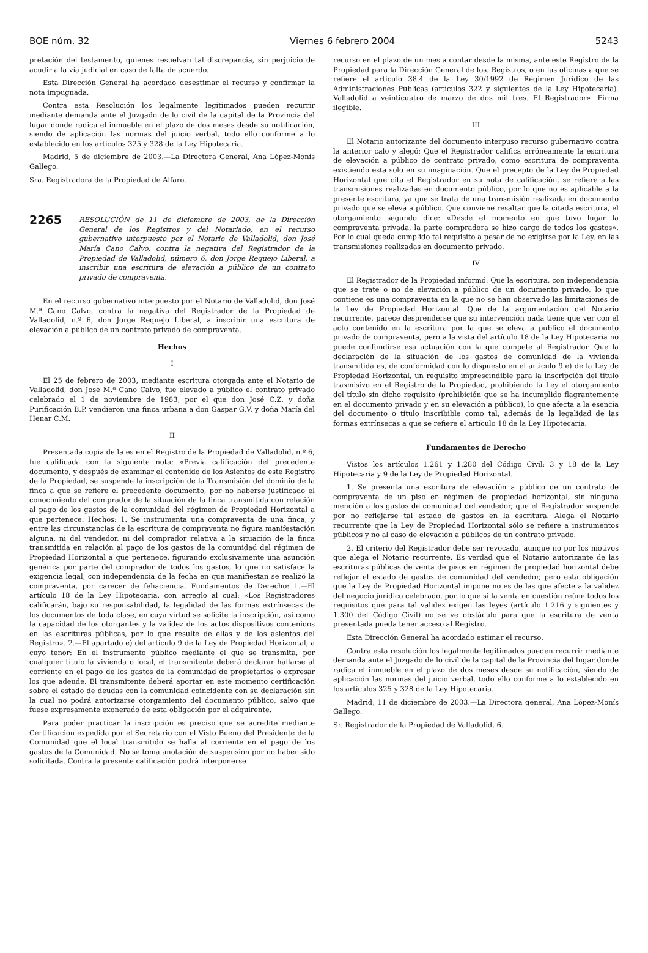BOE núm. 32 Viernes 6 febrero 2004 5243
pretación del testamento, quienes resuelvan tal discrepancia, sin perjuicio de acudir a la vía judicial en caso de falta de acuerdo.
Esta Dirección General ha acordado desestimar el recurso y confirmar la nota impugnada.
Contra esta Resolución los legalmente legitimados pueden recurrir mediante demanda ante el Juzgado de lo civil de la capital de la Provincia del lugar donde radica el inmueble en el plazo de dos meses desde su notificación, siendo de aplicación las normas del juicio verbal, todo ello conforme a lo establecido en los artículos 325 y 328 de la Ley Hipotecaria.
Madrid, 5 de diciembre de 2003.—La Directora General, Ana López-Monís Gallego.
Sra. Registradora de la Propiedad de Alfaro.
2265 RESOLUCIÓN de 11 de diciembre de 2003, de la Dirección General de los Registros y del Notariado, en el recurso gubernativo interpuesto por el Notario de Valladolid, don José María Cano Calvo, contra la negativa del Registrador de la Propiedad de Valladolid, número 6, don Jorge Requejo Liberal, a inscribir una escritura de elevación a público de un contrato privado de compraventa.
En el recurso gubernativo interpuesto por el Notario de Valladolid, don José M.ª Cano Calvo, contra la negativa del Registrador de la Propiedad de Valladolid, n.º 6, don Jorge Requejo Liberal, a inscribir una escritura de elevación a público de un contrato privado de compraventa.
Hechos
I
El 25 de febrero de 2003, mediante escritura otorgada ante el Notario de Valladolid, don José M.ª Cano Calvo, fue elevado a público el contrato privado celebrado el 1 de noviembre de 1983, por el que don José C.Z. y doña Purificación B.P. vendieron una finca urbana a don Gaspar G.V. y doña María del Henar C.M.
II
Presentada copia de la es en el Registro de la Propiedad de Valladolid, n.º 6, fue calificada con la siguiente nota: «Previa calificación del precedente documento, y después de examinar el contenido de los Asientos de este Registro de la Propiedad, se suspende la inscripción de la Transmisión del dominio de la finca a que se refiere el precedente documento, por no haberse justificado el conocimiento del comprador de la situación de la finca transmitida con relación al pago de los gastos de la comunidad del régimen de Propiedad Horizontal a que pertenece. Hechos: 1. Se instrumenta una compraventa de una finca, y entre las circunstancias de la escritura de compraventa no figura manifestación alguna, ni del vendedor, ni del comprador relativa a la situación de la finca transmitida en relación al pago de los gastos de la comunidad del régimen de Propiedad Horizontal a que pertenece, figurando exclusivamente una asunción genérica por parte del comprador de todos los gastos, lo que no satisface la exigencia legal, con independencia de la fecha en que manifiestan se realizó la compraventa, por carecer de fehaciencia. Fundamentos de Derecho: 1.—El artículo 18 de la Ley Hipotecaria, con arreglo al cual: «Los Registradores calificarán, bajo su responsabilidad, la legalidad de las formas extrínsecas de los documentos de toda clase, en cuya virtud se solicite la inscripción, así como la capacidad de los otorgantes y la validez de los actos dispositivos contenidos en las escrituras públicas, por lo que resulte de ellas y de los asientos del Registro». 2.—El apartado e) del artículo 9 de la Ley de Propiedad Horizontal, a cuyo tenor: En el instrumento público mediante el que se transmita, por cualquier título la vivienda o local, el transmitente deberá declarar hallarse al corriente en el pago de los gastos de la comunidad de propietarios o expresar los que adeude. El transmitente deberá aportar en este momento certificación sobre el estado de deudas con la comunidad coincidente con su declaración sin la cual no podrá autorizarse otorgamiento del documento público, salvo que fuese expresamente exonerado de esta obligación por el adquirente.
Para poder practicar la inscripción es preciso que se acredite mediante Certificación expedida por el Secretario con el Visto Bueno del Presidente de la Comunidad que el local transmitido se halla al corriente en el pago de los gastos de la Comunidad. No se toma anotación de suspensión por no haber sido solicitada. Contra la presente calificación podrá interponerse
recurso en el plazo de un mes a contar desde la misma, ante este Registro de la Propiedad para la Dirección General de los. Registros, o en las oficinas a que se refiere el artículo 38.4 de la Ley 30/1992 de Régimen Jurídico de las Administraciones Públicas (artículos 322 y siguientes de la Ley Hipotecaria). Valladolid a veinticuatro de marzo de dos mil tres. El Registrador». Firma ilegible.
III
El Notario autorizante del documento interpuso recurso gubernativo contra la anterior calo y alegó: Que el Registrador califica erróneamente la escritura de elevación a público de contrato privado, como escritura de compraventa existiendo esta solo en su imaginación. Que el precepto de la Ley de Propiedad Horizontal que cita el Registrador en su nota de calificación, se refiere a las transmisiones realizadas en documento público, por lo que no es aplicable a la presente escritura, ya que se trata de una transmisión realizada en documento privado que se eleva a público. Que conviene resaltar que la citada escritura, el otorgamiento segundo dice: «Desde el momento en que tuvo lugar la compraventa privada, la parte compradora se hizo cargo de todos los gastos». Por lo cual queda cumplido tal requisito a pesar de no exigirse por la Ley, en las transmisiones realizadas en documento privado.
IV
El Registrador de la Propiedad informó: Que la escritura, con independencia que se trate o no de elevación a público de un documento privado, lo que contiene es una compraventa en la que no se han observado las limitaciones de la Ley de Propiedad Horizontal. Que de la argumentación del Notario recurrente, parece desprenderse que su intervención nada tiene que ver con el acto contenido en la escritura por la que se eleva a público el documento privado de compraventa, pero a la vista del artículo 18 de la Ley Hipotecaria no puede confundirse esa actuación con la que compete al Registrador. Que la declaración de la situación de los gastos de comunidad de la vivienda transmitida es, de conformidad con lo dispuesto en el artículo 9.e) de la Ley de Propiedad Horizontal, un requisito imprescindible para la inscripción del título trasmisivo en el Registro de la Propiedad, prohibiendo la Ley el otorgamiento del título sin dicho requisito (prohibición que se ha incumplido flagrantemente en el documento privado y en su elevación a público), lo que afecta a la esencia del documento o título inscribible como tal, además de la legalidad de las formas extrínsecas a que se refiere el artículo 18 de la Ley Hipotecaria.
Fundamentos de Derecho
Vistos los artículos 1.261 y 1.280 del Código Civil; 3 y 18 de la Ley Hipotecaria y 9 de la Ley de Propiedad Horizontal.
1. Se presenta una escritura de elevación a público de un contrato de compraventa de un piso en régimen de propiedad horizontal, sin ninguna mención a los gastos de comunidad del vendedor, que el Registrador suspende por no reflejarse tal estado de gastos en la escritura. Alega el Notario recurrente que la Ley de Propiedad Horizontal sólo se refiere a instrumentos públicos y no al caso de elevación a públicos de un contrato privado.
2. El criterio del Registrador debe ser revocado, aunque no por los motivos que alega el Notario recurrente. Es verdad que el Notario autorizante de las escrituras públicas de venta de pisos en régimen de propiedad horizontal debe reflejar el estado de gastos de comunidad del vendedor, pero esta obligación que la Ley de Propiedad Horizontal impone no es de las que afecte a la validez del negocio jurídico celebrado, por lo que si la venta en cuestión reúne todos los requisitos que para tal validez exigen las leyes (artículo 1.216 y siguientes y 1.300 del Código Civil) no se ve obstáculo para que la escritura de venta presentada pueda tener acceso al Registro.
Esta Dirección General ha acordado estimar el recurso.
Contra esta resolución los legalmente legitimados pueden recurrir mediante demanda ante el Juzgado de lo civil de la capital de la Provincia del lugar donde radica el inmueble en el plazo de dos meses desde su notificación, siendo de aplicación las normas del juicio verbal, todo ello conforme a lo establecido en los artículos 325 y 328 de la Ley Hipotecaria.
Madrid, 11 de diciembre de 2003.—La Directora general, Ana López-Monís Gallego.
Sr. Registrador de la Propiedad de Valladolid, 6.